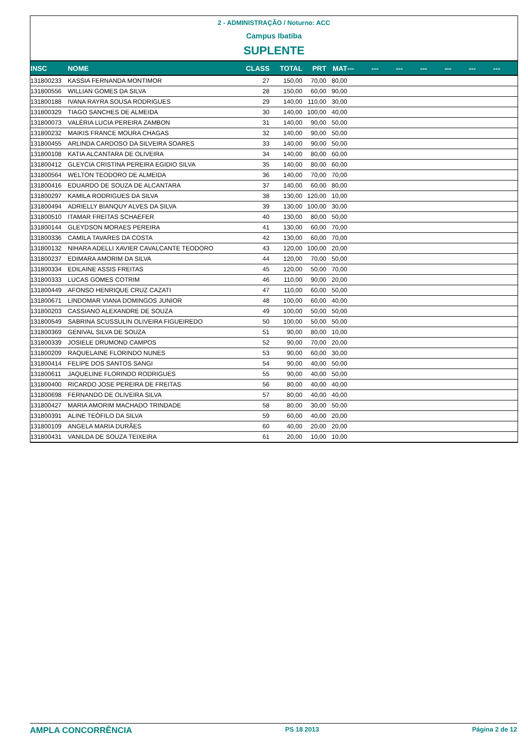2 - ADMINISTRAÇÃO / Noturno: ACC
Campus Ibatiba
SUPLENTE
| INSC | NOME | CLASS | TOTAL | PRT | MAT | --- | --- | --- | --- | --- | --- | --- |
| --- | --- | --- | --- | --- | --- | --- | --- | --- | --- | --- | --- | --- |
| 131800233 | KASSIA FERNANDA MONTIMOR | 27 | 150,00 | 70,00 | 80,00 | | | | | | | |
| 131800556 | WILLIAN GOMES DA SILVA | 28 | 150,00 | 60,00 | 90,00 | | | | | | | |
| 131800188 | IVANA RAYRA SOUSA RODRIGUES | 29 | 140,00 | 110,00 | 30,00 | | | | | | | |
| 131800329 | TIAGO SANCHES DE ALMEIDA | 30 | 140,00 | 100,00 | 40,00 | | | | | | | |
| 131800073 | VALÉRIA LUCIA PEREIRA ZAMBON | 31 | 140,00 | 90,00 | 50,00 | | | | | | | |
| 131800232 | MAIKIS FRANCE MOURA CHAGAS | 32 | 140,00 | 90,00 | 50,00 | | | | | | | |
| 131800455 | ARLINDA CARDOSO DA SILVEIRA SOARES | 33 | 140,00 | 90,00 | 50,00 | | | | | | | |
| 131800108 | KATIA ALCANTARA DE OLIVEIRA | 34 | 140,00 | 80,00 | 60,00 | | | | | | | |
| 131800412 | GLEYCIA CRISTINA PEREIRA EGIDIO SILVA | 35 | 140,00 | 80,00 | 60,00 | | | | | | | |
| 131800564 | WELTON TEODORO DE ALMEIDA | 36 | 140,00 | 70,00 | 70,00 | | | | | | | |
| 131800416 | EDUARDO DE SOUZA DE ALCANTARA | 37 | 140,00 | 60,00 | 80,00 | | | | | | | |
| 131800297 | KAMILA RODRIGUES DA SILVA | 38 | 130,00 | 120,00 | 10,00 | | | | | | | |
| 131800494 | ADRIELLY BIANQUY ALVES DA SILVA | 39 | 130,00 | 100,00 | 30,00 | | | | | | | |
| 131800510 | ITAMAR FREITAS SCHAEFER | 40 | 130,00 | 80,00 | 50,00 | | | | | | | |
| 131800144 | GLEYDSON MORAES PEREIRA | 41 | 130,00 | 60,00 | 70,00 | | | | | | | |
| 131800336 | CAMILA TAVARES DA COSTA | 42 | 130,00 | 60,00 | 70,00 | | | | | | | |
| 131800132 | NIHARA ADELLI XAVIER CAVALCANTE TEODORO | 43 | 120,00 | 100,00 | 20,00 | | | | | | | |
| 131800237 | EDIMARA AMORIM DA SILVA | 44 | 120,00 | 70,00 | 50,00 | | | | | | | |
| 131800334 | EDILAINE ASSIS FREITAS | 45 | 120,00 | 50,00 | 70,00 | | | | | | | |
| 131800333 | LUCAS GOMES COTRIM | 46 | 110,00 | 90,00 | 20,00 | | | | | | | |
| 131800449 | AFONSO HENRIQUE CRUZ CAZATI | 47 | 110,00 | 60,00 | 50,00 | | | | | | | |
| 131800671 | LINDOMAR VIANA DOMINGOS JUNIOR | 48 | 100,00 | 60,00 | 40,00 | | | | | | | |
| 131800203 | CASSIANO ALEXANDRE DE SOUZA | 49 | 100,00 | 50,00 | 50,00 | | | | | | | |
| 131800549 | SABRINA SCUSSULIN OLIVEIRA FIGUEIREDO | 50 | 100,00 | 50,00 | 50,00 | | | | | | | |
| 131800369 | GENIVAL SILVA DE SOUZA | 51 | 90,00 | 80,00 | 10,00 | | | | | | | |
| 131800339 | JOSIELE DRUMOND CAMPOS | 52 | 90,00 | 70,00 | 20,00 | | | | | | | |
| 131800209 | RAQUELAINE FLORINDO NUNES | 53 | 90,00 | 60,00 | 30,00 | | | | | | | |
| 131800414 | FELIPE DOS SANTOS SANGI | 54 | 90,00 | 40,00 | 50,00 | | | | | | | |
| 131800611 | JAQUELINE FLORINDO RODRIGUES | 55 | 90,00 | 40,00 | 50,00 | | | | | | | |
| 131800400 | RICARDO JOSE PEREIRA DE FREITAS | 56 | 80,00 | 40,00 | 40,00 | | | | | | | |
| 131800698 | FERNANDO DE OLIVEIRA SILVA | 57 | 80,00 | 40,00 | 40,00 | | | | | | | |
| 131800427 | MARIA AMORIM MACHADO TRINDADE | 58 | 80,00 | 30,00 | 50,00 | | | | | | | |
| 131800391 | ALINE TEÓFILO DA SILVA | 59 | 60,00 | 40,00 | 20,00 | | | | | | | |
| 131800109 | ANGELA MARIA DURÃES | 60 | 40,00 | 20,00 | 20,00 | | | | | | | |
| 131800431 | VANILDA DE SOUZA TEIXEIRA | 61 | 20,00 | 10,00 | 10,00 | | | | | | | |
AMPLA CONCORRÊNCIA PS 18 2013 Página 2 de 12